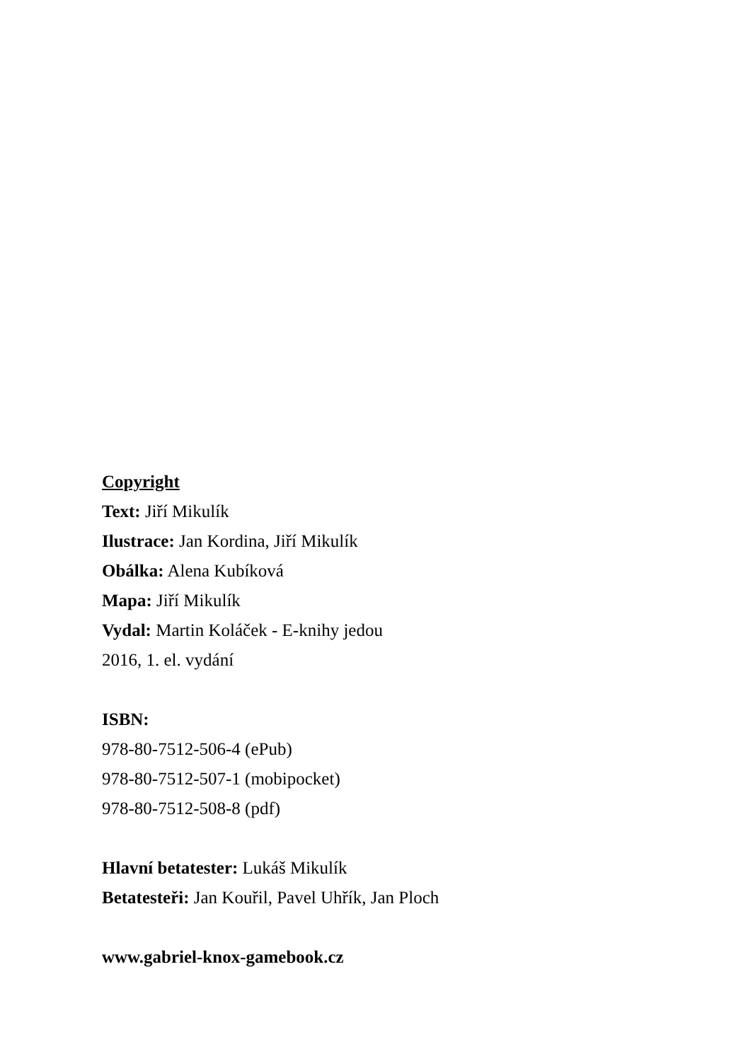Copyright
Text: Jiří Mikulík
Ilustrace: Jan Kordina, Jiří Mikulík
Obálka: Alena Kubíková
Mapa: Jiří Mikulík
Vydal: Martin Koláček - E-knihy jedou
2016, 1. el. vydání
ISBN:
978-80-7512-506-4 (ePub)
978-80-7512-507-1 (mobipocket)
978-80-7512-508-8 (pdf)
Hlavní betatester: Lukáš Mikulík
Betatesteři: Jan Kouřil, Pavel Uhřík, Jan Ploch
www.gabriel-knox-gamebook.cz